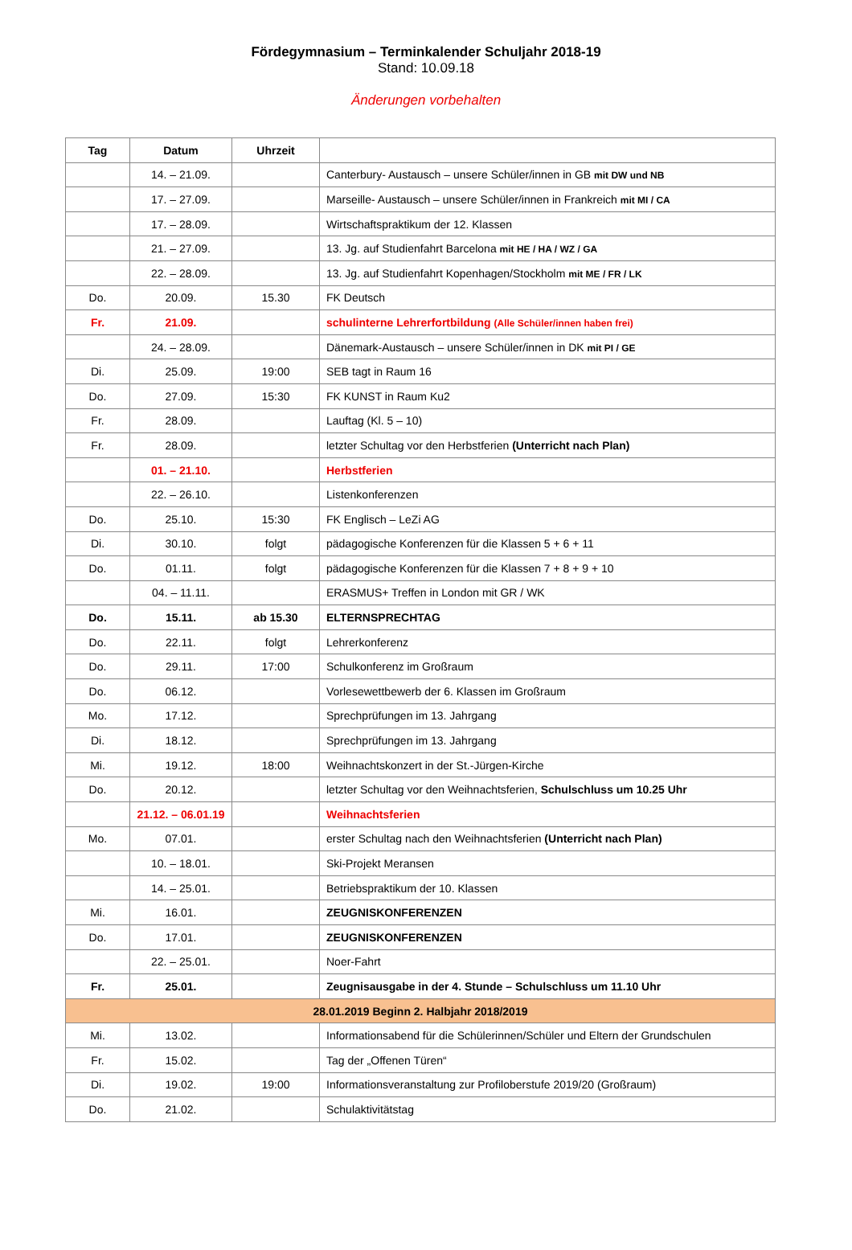Fördegymnasium – Terminkalender Schuljahr 2018-19
Stand: 10.09.18
Änderungen vorbehalten
| Tag | Datum | Uhrzeit | |
| --- | --- | --- | --- |
| | 14. – 21.09. | | Canterbury- Austausch – unsere Schüler/innen in GB mit DW und NB |
| | 17. – 27.09. | | Marseille- Austausch – unsere Schüler/innen in Frankreich mit MI / CA |
| | 17. – 28.09. | | Wirtschaftspraktikum der 12. Klassen |
| | 21. – 27.09. | | 13. Jg. auf Studienfahrt Barcelona mit HE / HA / WZ / GA |
| | 22. – 28.09. | | 13. Jg. auf Studienfahrt Kopenhagen/Stockholm mit ME / FR / LK |
| Do. | 20.09. | 15.30 | FK Deutsch |
| Fr. | 21.09. | | schulinterne Lehrerfortbildung (Alle Schüler/innen haben frei) |
| | 24. – 28.09. | | Dänemark-Austausch – unsere Schüler/innen in DK mit PI / GE |
| Di. | 25.09. | 19:00 | SEB tagt in Raum 16 |
| Do. | 27.09. | 15:30 | FK KUNST in Raum Ku2 |
| Fr. | 28.09. | | Lauftag (Kl. 5 – 10) |
| Fr. | 28.09. | | letzter Schultag vor den Herbstferien (Unterricht nach Plan) |
| | 01. – 21.10. | | Herbstferien |
| | 22. – 26.10. | | Listenkonferenzen |
| Do. | 25.10. | 15:30 | FK Englisch – LeZi AG |
| Di. | 30.10. | folgt | pädagogische Konferenzen für die Klassen 5 + 6 + 11 |
| Do. | 01.11. | folgt | pädagogische Konferenzen für die Klassen 7 + 8 + 9 + 10 |
| | 04. – 11.11. | | ERASMUS+ Treffen in London mit GR / WK |
| Do. | 15.11. | ab 15.30 | ELTERNSPRECHTAG |
| Do. | 22.11. | folgt | Lehrerkonferenz |
| Do. | 29.11. | 17:00 | Schulkonferenz im Großraum |
| Do. | 06.12. | | Vorlesewettbewerb der 6. Klassen im Großraum |
| Mo. | 17.12. | | Sprechprüfungen im 13. Jahrgang |
| Di. | 18.12. | | Sprechprüfungen im 13. Jahrgang |
| Mi. | 19.12. | 18:00 | Weihnachtskonzert in der St.-Jürgen-Kirche |
| Do. | 20.12. | | letzter Schultag vor den Weihnachtsferien, Schulschluss um 10.25 Uhr |
| | 21.12. – 06.01.19 | | Weihnachtsferien |
| Mo. | 07.01. | | erster Schultag nach den Weihnachtsferien (Unterricht nach Plan) |
| | 10. – 18.01. | | Ski-Projekt Meransen |
| | 14. – 25.01. | | Betriebspraktikum der 10. Klassen |
| Mi. | 16.01. | | ZEUGNISKONFERENZEN |
| Do. | 17.01. | | ZEUGNISKONFERENZEN |
| | 22. – 25.01. | | Noer-Fahrt |
| Fr. | 25.01. | | Zeugnisausgabe in der 4. Stunde – Schulschluss um 11.10 Uhr |
| 28.01.2019 Beginn 2. Halbjahr 2018/2019 | | | |
| Mi. | 13.02. | | Informationsabend für die Schülerinnen/Schüler und Eltern der Grundschulen |
| Fr. | 15.02. | | Tag der „Offenen Türen“ |
| Di. | 19.02. | 19:00 | Informationsveranstaltung zur Profiloberstufe 2019/20 (Großraum) |
| Do. | 21.02. | | Schulaktivitätstag |